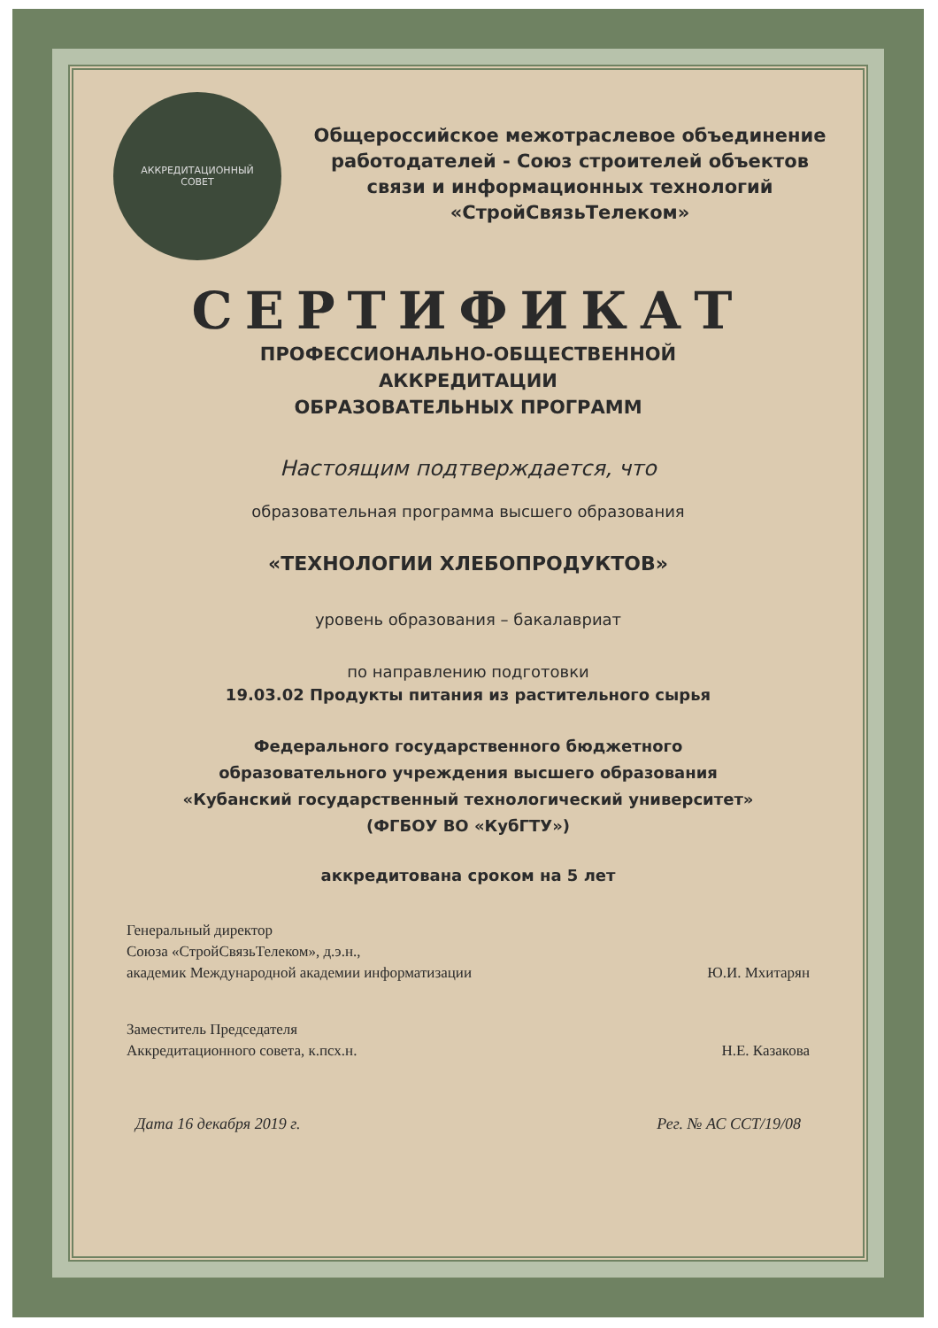АККРЕДИТАЦИОННЫЙ
СОВЕТ
Общероссийское межотраслевое объединение работодателей - Союз строителей объектов связи и информационных технологий «СтройСвязьТелеком»
СЕРТИФИКАТ
ПРОФЕССИОНАЛЬНО-ОБЩЕСТВЕННОЙ
АККРЕДИТАЦИИ
ОБРАЗОВАТЕЛЬНЫХ ПРОГРАММ
Настоящим подтверждается, что
образовательная программа высшего образования
«ТЕХНОЛОГИИ ХЛЕБОПРОДУКТОВ»
уровень образования – бакалавриат
по направлению подготовки
19.03.02 Продукты питания из растительного сырья
Федерального государственного бюджетного
образовательного учреждения высшего образования
«Кубанский государственный технологический университет»
(ФГБОУ ВО «КубГТУ»)
аккредитована сроком на 5 лет
Генеральный директор
Союза «СтройСвязьТелеком», д.э.н.,
академик Международной академии информатизации
Ю.И. Мхитарян
Заместитель Председателя
Аккредитационного совета, к.псх.н.
Н.Е. Казакова
Дата 16 декабря 2019 г. Рег. № АС ССТ/19/08